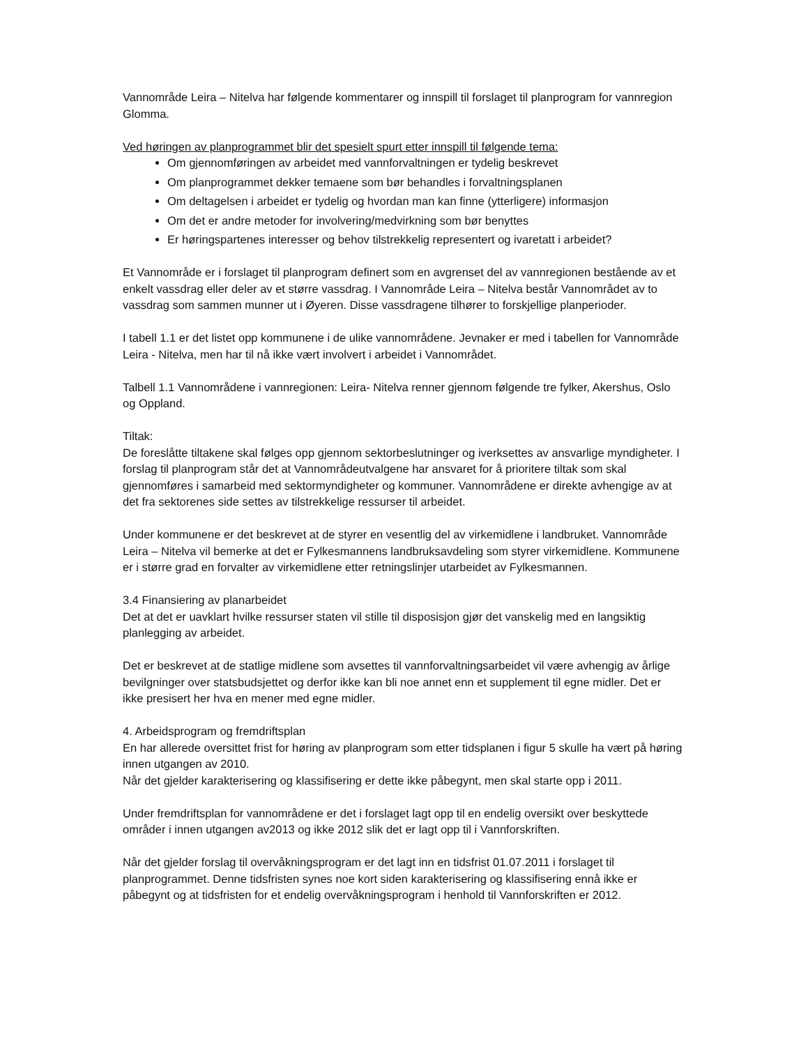Vannområde Leira – Nitelva har følgende kommentarer og innspill til forslaget til planprogram for vannregion Glomma.
Ved høringen av planprogrammet blir det spesielt spurt etter innspill til følgende tema:
Om gjennomføringen av arbeidet med vannforvaltningen er tydelig beskrevet
Om planprogrammet dekker temaene som bør behandles i forvaltningsplanen
Om deltagelsen i arbeidet er tydelig og hvordan man kan finne (ytterligere) informasjon
Om det er andre metoder for involvering/medvirkning som bør benyttes
Er høringspartenes interesser og behov tilstrekkelig representert og ivaretatt i arbeidet?
Et Vannområde er i forslaget til planprogram definert som en avgrenset del av vannregionen bestående av et enkelt vassdrag eller deler av et større vassdrag. I Vannområde Leira – Nitelva består Vannområdet av to vassdrag som sammen munner ut i Øyeren. Disse vassdragene tilhører to forskjellige planperioder.
I tabell 1.1 er det listet opp kommunene i de ulike vannområdene. Jevnaker er med i tabellen for Vannområde Leira - Nitelva, men har til nå ikke vært involvert i arbeidet i Vannområdet.
Talbell 1.1 Vannområdene i vannregionen: Leira- Nitelva renner gjennom følgende tre fylker, Akershus, Oslo og Oppland.
Tiltak:
De foreslåtte tiltakene skal følges opp gjennom sektorbeslutninger og iverksettes av ansvarlige myndigheter. I forslag til planprogram står det at Vannområdeutvalgene har ansvaret for å prioritere tiltak som skal gjennomføres i samarbeid med sektormyndigheter og kommuner. Vannområdene er direkte avhengige av at det fra sektorenes side settes av tilstrekkelige ressurser til arbeidet.
Under kommunene er det beskrevet at de styrer en vesentlig del av virkemidlene i landbruket. Vannområde Leira – Nitelva vil bemerke at det er Fylkesmannens landbruksavdeling som styrer virkemidlene. Kommunene er i større grad en forvalter av virkemidlene etter retningslinjer utarbeidet av Fylkesmannen.
3.4 Finansiering av planarbeidet
Det at det er uavklart hvilke ressurser staten vil stille til disposisjon gjør det vanskelig med en langsiktig planlegging av arbeidet.
Det er beskrevet at de statlige midlene som avsettes til vannforvaltningsarbeidet vil være avhengig av årlige bevilgninger over statsbudsjettet og derfor ikke kan bli noe annet enn et supplement til egne midler. Det er ikke presisert her hva en mener med egne midler.
4. Arbeidsprogram og fremdriftsplan
En har allerede oversittet frist for høring av planprogram som etter tidsplanen i figur 5 skulle ha vært på høring innen utgangen av 2010.
Når det gjelder karakterisering og klassifisering er dette ikke påbegynt, men skal starte opp i 2011.
Under fremdriftsplan for vannområdene er det i forslaget lagt opp til en endelig oversikt over beskyttede områder i innen utgangen av2013 og ikke 2012 slik det er lagt opp til i Vannforskriften.
Når det gjelder forslag til overvåkningsprogram er det lagt inn en tidsfrist 01.07.2011 i forslaget til planprogrammet. Denne tidsfristen synes noe kort siden karakterisering og klassifisering ennå ikke er påbegynt og at tidsfristen for et endelig overvåkningsprogram i henhold til Vannforskriften er 2012.